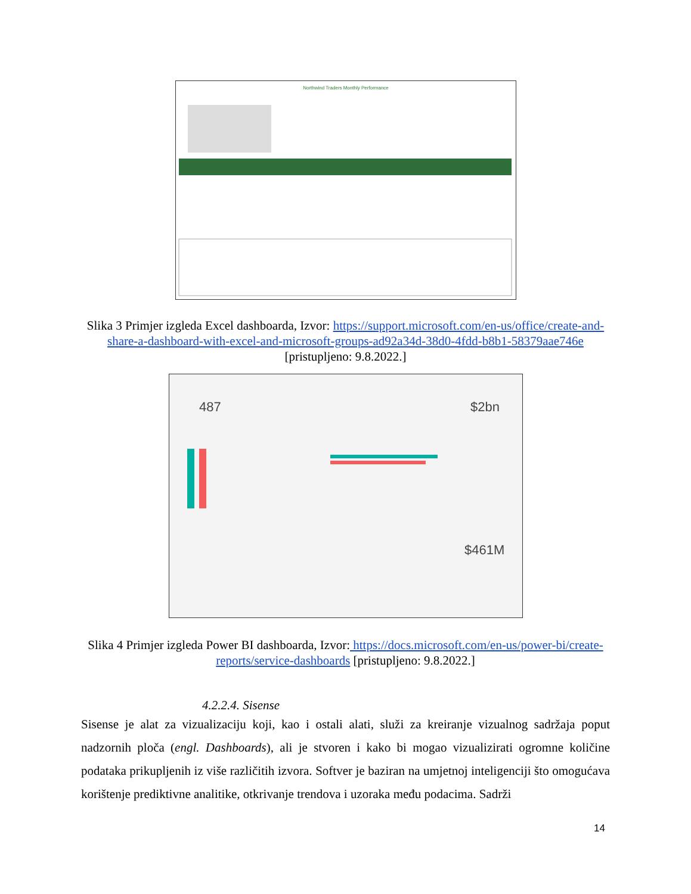Northwind Traders Monthly Performance
Slika 3 Primjer izgleda Excel dashboarda, Izvor: https://support.microsoft.com/en-us/office/create-and-share-a-dashboard-with-excel-and-microsoft-groups-ad92a34d-38d0-4fdd-b8b1-58379aae746e [pristupljeno: 9.8.2022.]
487
$2bn
$461M
Slika 4 Primjer izgleda Power BI dashboarda, Izvor: https://docs.microsoft.com/en-us/power-bi/create-reports/service-dashboards [pristupljeno: 9.8.2022.]
4.2.2.4. Sisense
Sisense je alat za vizualizaciju koji, kao i ostali alati, služi za kreiranje vizualnog sadržaja poput nadzornih ploča (engl. Dashboards), ali je stvoren i kako bi mogao vizualizirati ogromne količine podataka prikupljenih iz više različitih izvora. Softver je baziran na umjetnoj inteligenciji što omogućava korištenje prediktivne analitike, otkrivanje trendova i uzoraka među podacima. Sadrži
14